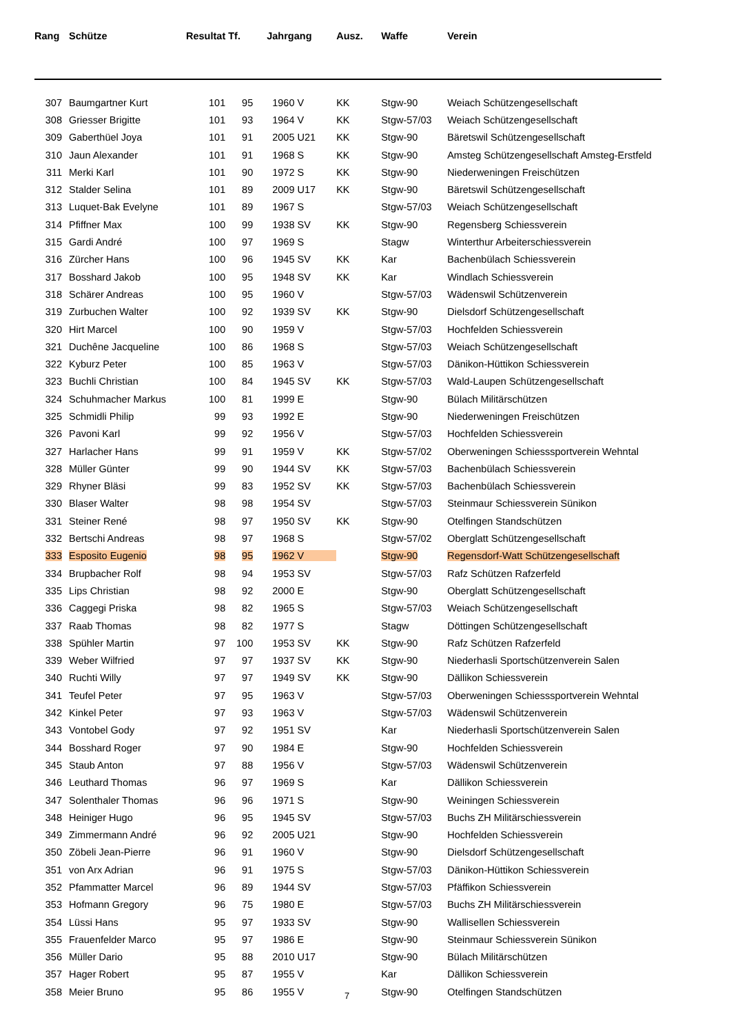| Rang | Schütze | Resultat | Tf. | Jahrgang | Ausz. | Waffe | Verein |
| --- | --- | --- | --- | --- | --- | --- | --- |
| 307 | Baumgartner Kurt | 101 | 95 | 1960 V | KK | Stgw-90 | Weiach Schützengesellschaft |
| 308 | Griesser Brigitte | 101 | 93 | 1964 V | KK | Stgw-57/03 | Weiach Schützengesellschaft |
| 309 | Gaberthüel Joya | 101 | 91 | 2005 U21 | KK | Stgw-90 | Bäretswil Schützengesellschaft |
| 310 | Jaun Alexander | 101 | 91 | 1968 S | KK | Stgw-90 | Amsteg Schützengesellschaft Amsteg-Erstfeld |
| 311 | Merki Karl | 101 | 90 | 1972 S | KK | Stgw-90 | Niederweningen Freischützen |
| 312 | Stalder Selina | 101 | 89 | 2009 U17 | KK | Stgw-90 | Bäretswil Schützengesellschaft |
| 313 | Luquet-Bak Evelyne | 101 | 89 | 1967 S | | Stgw-57/03 | Weiach Schützengesellschaft |
| 314 | Pfiffner Max | 100 | 99 | 1938 SV | KK | Stgw-90 | Regensberg Schiessverein |
| 315 | Gardi André | 100 | 97 | 1969 S | | Stagw | Winterthur Arbeiterschiessverein |
| 316 | Zürcher Hans | 100 | 96 | 1945 SV | KK | Kar | Bachenbülach Schiessverein |
| 317 | Bosshard Jakob | 100 | 95 | 1948 SV | KK | Kar | Windlach Schiessverein |
| 318 | Schärer Andreas | 100 | 95 | 1960 V | | Stgw-57/03 | Wädenswil Schützenverein |
| 319 | Zurbuchen Walter | 100 | 92 | 1939 SV | KK | Stgw-90 | Dielsdorf Schützengesellschaft |
| 320 | Hirt Marcel | 100 | 90 | 1959 V | | Stgw-57/03 | Hochfelden Schiessverein |
| 321 | Duchêne Jacqueline | 100 | 86 | 1968 S | | Stgw-57/03 | Weiach Schützengesellschaft |
| 322 | Kyburz Peter | 100 | 85 | 1963 V | | Stgw-57/03 | Dänikon-Hüttikon Schiessverein |
| 323 | Buchli Christian | 100 | 84 | 1945 SV | KK | Stgw-57/03 | Wald-Laupen Schützengesellschaft |
| 324 | Schuhmacher Markus | 100 | 81 | 1999 E | | Stgw-90 | Bülach Militärschützen |
| 325 | Schmidli Philip | 99 | 93 | 1992 E | | Stgw-90 | Niederweningen Freischützen |
| 326 | Pavoni Karl | 99 | 92 | 1956 V | | Stgw-57/03 | Hochfelden Schiessverein |
| 327 | Harlacher Hans | 99 | 91 | 1959 V | KK | Stgw-57/02 | Oberweningen Schiesssportverein Wehntal |
| 328 | Müller Günter | 99 | 90 | 1944 SV | KK | Stgw-57/03 | Bachenbülach Schiessverein |
| 329 | Rhyner Bläsi | 99 | 83 | 1952 SV | KK | Stgw-57/03 | Bachenbülach Schiessverein |
| 330 | Blaser Walter | 98 | 98 | 1954 SV | | Stgw-57/03 | Steinmaur Schiessverein Sünikon |
| 331 | Steiner René | 98 | 97 | 1950 SV | KK | Stgw-90 | Otelfingen Standschützen |
| 332 | Bertschi Andreas | 98 | 97 | 1968 S | | Stgw-57/02 | Oberglatt Schützengesellschaft |
| 333 | Esposito Eugenio | 98 | 95 | 1962 V | | Stgw-90 | Regensdorf-Watt Schützengesellschaft |
| 334 | Brupbacher Rolf | 98 | 94 | 1953 SV | | Stgw-57/03 | Rafz Schützen Rafzerfeld |
| 335 | Lips Christian | 98 | 92 | 2000 E | | Stgw-90 | Oberglatt Schützengesellschaft |
| 336 | Caggegi Priska | 98 | 82 | 1965 S | | Stgw-57/03 | Weiach Schützengesellschaft |
| 337 | Raab Thomas | 98 | 82 | 1977 S | | Stagw | Döttingen Schützengesellschaft |
| 338 | Spühler Martin | 97 | 100 | 1953 SV | KK | Stgw-90 | Rafz Schützen Rafzerfeld |
| 339 | Weber Wilfried | 97 | 97 | 1937 SV | KK | Stgw-90 | Niederhasli Sportschützenverein Salen |
| 340 | Ruchti Willy | 97 | 97 | 1949 SV | KK | Stgw-90 | Dällikon Schiessverein |
| 341 | Teufel Peter | 97 | 95 | 1963 V | | Stgw-57/03 | Oberweningen Schiesssportverein Wehntal |
| 342 | Kinkel Peter | 97 | 93 | 1963 V | | Stgw-57/03 | Wädenswil Schützenverein |
| 343 | Vontobel Gody | 97 | 92 | 1951 SV | | Kar | Niederhasli Sportschützenverein Salen |
| 344 | Bosshard Roger | 97 | 90 | 1984 E | | Stgw-90 | Hochfelden Schiessverein |
| 345 | Staub Anton | 97 | 88 | 1956 V | | Stgw-57/03 | Wädenswil Schützenverein |
| 346 | Leuthard Thomas | 96 | 97 | 1969 S | | Kar | Dällikon Schiessverein |
| 347 | Solenthaler Thomas | 96 | 96 | 1971 S | | Stgw-90 | Weiningen Schiessverein |
| 348 | Heiniger Hugo | 96 | 95 | 1945 SV | | Stgw-57/03 | Buchs ZH Militärschiessverein |
| 349 | Zimmermann André | 96 | 92 | 2005 U21 | | Stgw-90 | Hochfelden Schiessverein |
| 350 | Zöbeli Jean-Pierre | 96 | 91 | 1960 V | | Stgw-90 | Dielsdorf Schützengesellschaft |
| 351 | von Arx Adrian | 96 | 91 | 1975 S | | Stgw-57/03 | Dänikon-Hüttikon Schiessverein |
| 352 | Pfammatter Marcel | 96 | 89 | 1944 SV | | Stgw-57/03 | Pfäffikon Schiessverein |
| 353 | Hofmann Gregory | 96 | 75 | 1980 E | | Stgw-57/03 | Buchs ZH Militärschiessverein |
| 354 | Lüssi Hans | 95 | 97 | 1933 SV | | Stgw-90 | Wallisellen Schiessverein |
| 355 | Frauenfelder Marco | 95 | 97 | 1986 E | | Stgw-90 | Steinmaur Schiessverein Sünikon |
| 356 | Müller Dario | 95 | 88 | 2010 U17 | | Stgw-90 | Bülach Militärschützen |
| 357 | Hager Robert | 95 | 87 | 1955 V | | Kar | Dällikon Schiessverein |
| 358 | Meier Bruno | 95 | 86 | 1955 V | | Stgw-90 | Otelfingen Standschützen |
7